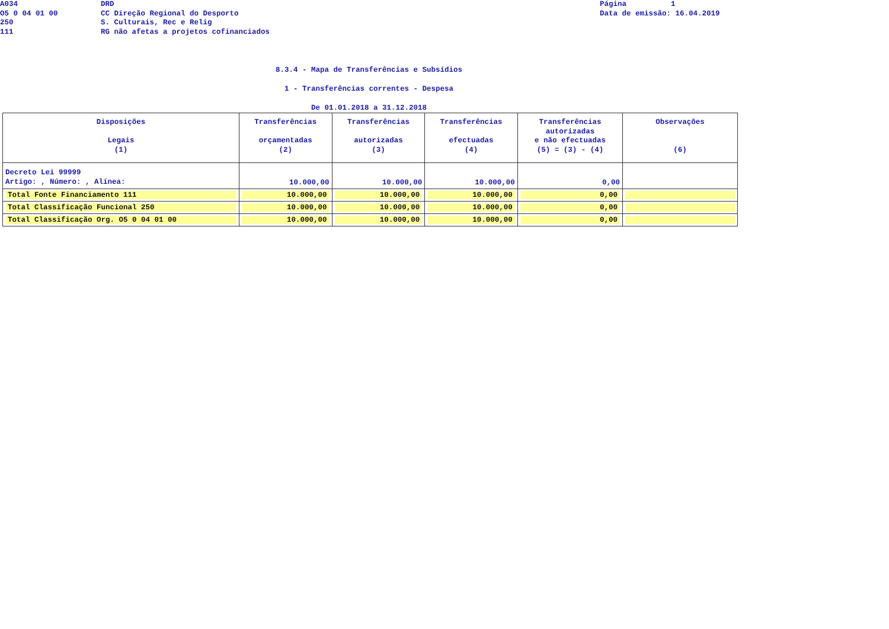A034
O5 0 04 01 00
250
111
DRD
CC Direção Regional do Desporto
S. Culturais, Rec e Relig
RG não afetas a projetos cofinanciados
Página 1 Data de emissão: 16.04.2019
8.3.4 - Mapa de Transferências e Subsídios
1 - Transferências correntes - Despesa
De 01.01.2018 a 31.12.2018
| Disposições Legais (1) | Transferências orçamentadas (2) | Transferências autorizadas (3) | Transferências efectuadas (4) | Transferências autorizadas e não efectuadas (5) = (3) - (4) | Observações (6) |
| --- | --- | --- | --- | --- | --- |
| Decreto Lei 99999 Artigo: , Número: , Alínea: | 10.000,00 | 10.000,00 | 10.000,00 | 0,00 | |
| Total Fonte Financiamento 111 | 10.000,00 | 10.000,00 | 10.000,00 | 0,00 | |
| Total Classificação Funcional 250 | 10.000,00 | 10.000,00 | 10.000,00 | 0,00 | |
| Total Classificação Org. O5 0 04 01 00 | 10.000,00 | 10.000,00 | 10.000,00 | 0,00 | |